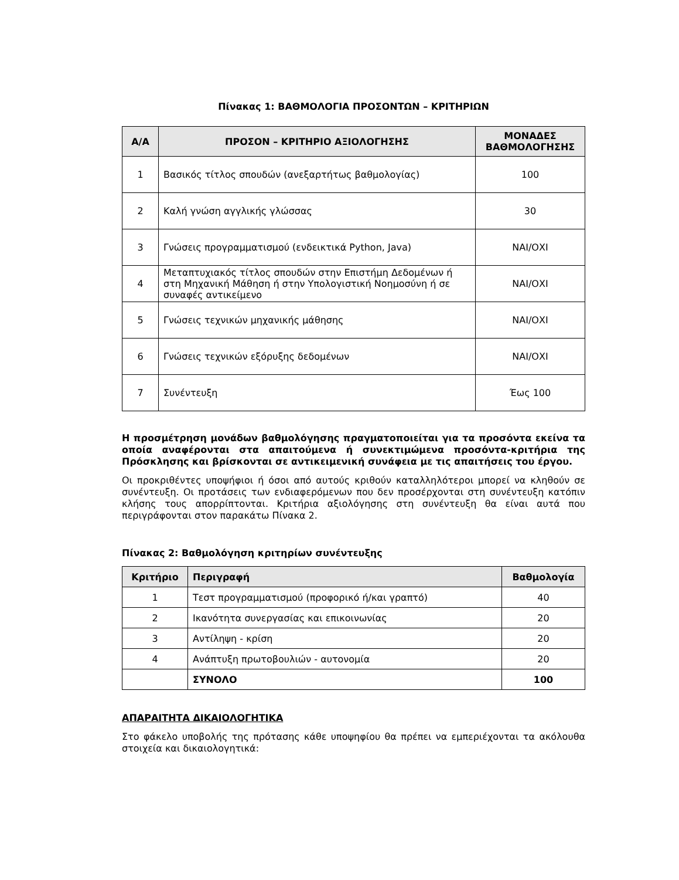Πίνακας 1: ΒΑΘΜΟΛΟΓΙΑ ΠΡΟΣΟΝΤΩΝ – ΚΡΙΤΗΡΙΩΝ
| Α/Α | ΠΡΟΣΟΝ – ΚΡΙΤΗΡΙΟ ΑΞΙΟΛΟΓΗΣΗΣ | ΜΟΝΑΔΕΣ ΒΑΘΜΟΛΟΓΗΣΗΣ |
| --- | --- | --- |
| 1 | Βασικός τίτλος σπουδών (ανεξαρτήτως βαθμολογίας) | 100 |
| 2 | Καλή γνώση αγγλικής γλώσσας | 30 |
| 3 | Γνώσεις προγραμματισμού (ενδεικτικά Python, Java) | ΝΑΙ/ΟΧΙ |
| 4 | Μεταπτυχιακός τίτλος σπουδών στην Επιστήμη Δεδομένων ή στη Μηχανική Μάθηση ή στην Υπολογιστική Νοημοσύνη ή σε συναφές αντικείμενο | ΝΑΙ/ΟΧΙ |
| 5 | Γνώσεις τεχνικών μηχανικής μάθησης | ΝΑΙ/ΟΧΙ |
| 6 | Γνώσεις τεχνικών εξόρυξης δεδομένων | ΝΑΙ/ΟΧΙ |
| 7 | Συνέντευξη | Έως 100 |
Η προσμέτρηση μονάδων βαθμολόγησης πραγματοποιείται για τα προσόντα εκείνα τα οποία αναφέρονται στα απαιτούμενα ή συνεκτιμώμενα προσόντα-κριτήρια της Πρόσκλησης και βρίσκονται σε αντικειμενική συνάφεια με τις απαιτήσεις του έργου.
Οι προκριθέντες υποψήφιοι ή όσοι από αυτούς κριθούν καταλληλότεροι μπορεί να κληθούν σε συνέντευξη. Οι προτάσεις των ενδιαφερόμενων που δεν προσέρχονται στη συνέντευξη κατόπιν κλήσης τους απορρίπτονται. Κριτήρια αξιολόγησης στη συνέντευξη θα είναι αυτά που περιγράφονται στον παρακάτω Πίνακα 2.
Πίνακας 2: Βαθμολόγηση κριτηρίων συνέντευξης
| Κριτήριο | Περιγραφή | Βαθμολογία |
| --- | --- | --- |
| 1 | Τεστ προγραμματισμού (προφορικό ή/και γραπτό) | 40 |
| 2 | Ικανότητα συνεργασίας και επικοινωνίας | 20 |
| 3 | Αντίληψη - κρίση | 20 |
| 4 | Ανάπτυξη πρωτοβουλιών - αυτονομία | 20 |
| | ΣΥΝΟΛΟ | 100 |
ΑΠΑΡΑΙΤΗΤΑ ΔΙΚΑΙΟΛΟΓΗΤΙΚΑ
Στο φάκελο υποβολής της πρότασης κάθε υποψηφίου θα πρέπει να εμπεριέχονται τα ακόλουθα στοιχεία και δικαιολογητικά: